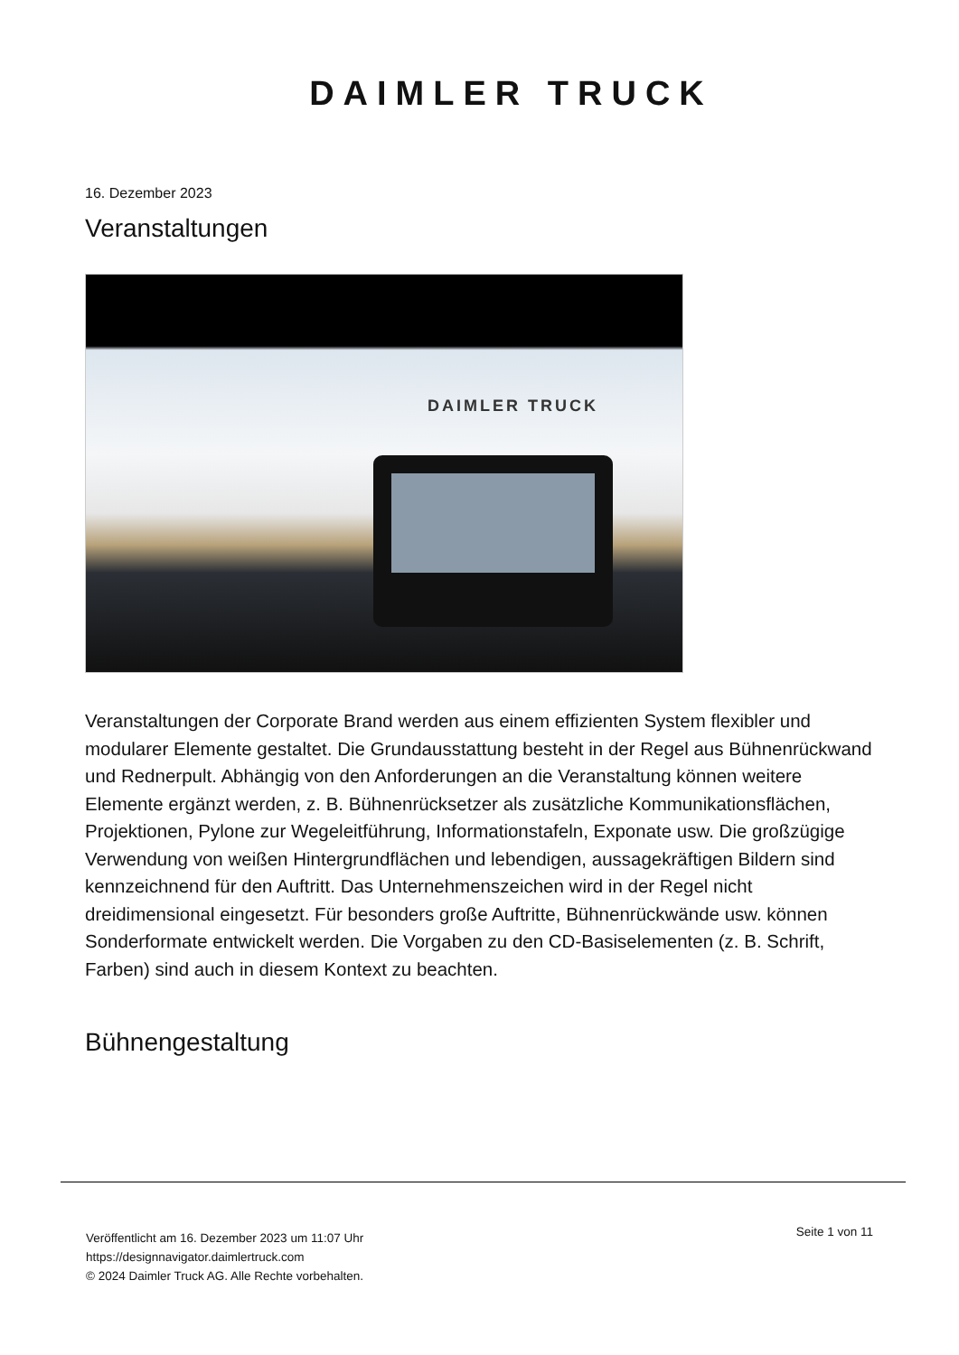DAIMLER TRUCK
16. Dezember 2023
Veranstaltungen
DAIMLER TRUCK
Veranstaltungen der Corporate Brand werden aus einem effizienten System flexibler und modularer Elemente gestaltet. Die Grundausstattung besteht in der Regel aus Bühnenrückwand und Rednerpult. Abhängig von den Anforderungen an die Veranstaltung können weitere Elemente ergänzt werden, z. B. Bühnenrücksetzer als zusätzliche Kommunikationsflächen, Projektionen, Pylone zur Wegeleitführung, Informationstafeln, Exponate usw. Die großzügige Verwendung von weißen Hintergrundflächen und lebendigen, aussagekräftigen Bildern sind kennzeichnend für den Auftritt. Das Unternehmenszeichen wird in der Regel nicht dreidimensional eingesetzt. Für besonders große Auftritte, Bühnenrückwände usw. können Sonderformate entwickelt werden. Die Vorgaben zu den CD-Basiselementen (z. B. Schrift, Farben) sind auch in diesem Kontext zu beachten.
Bühnengestaltung
Veröffentlicht am 16. Dezember 2023 um 11:07 Uhr
https://designnavigator.daimlertruck.com
© 2024 Daimler Truck AG. Alle Rechte vorbehalten.
Seite 1 von 11